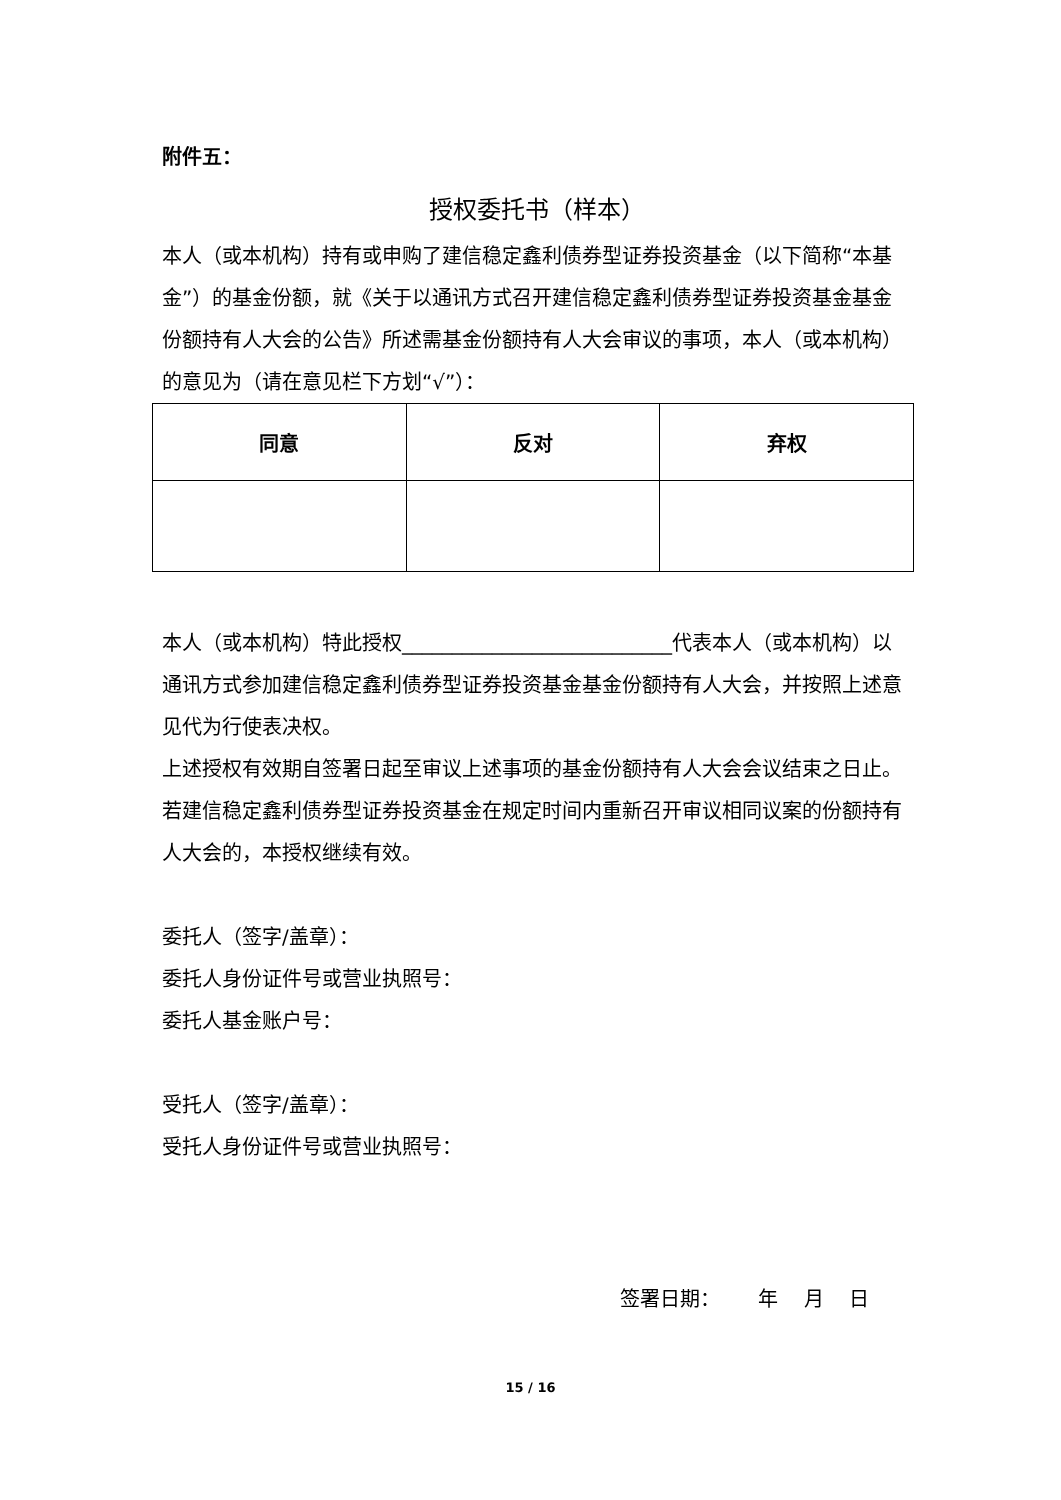附件五：
授权委托书（样本）
本人（或本机构）持有或申购了建信稳定鑫利债券型证券投资基金（以下简称“本基金”）的基金份额，就《关于以通讯方式召开建信稳定鑫利债券型证券投资基金基金份额持有人大会的公告》所述需基金份额持有人大会审议的事项，本人（或本机构）的意见为（请在意见栏下方划“√”）：
| 同意 | 反对 | 弃权 |
| --- | --- | --- |
本人（或本机构）特此授权___________________________代表本人（或本机构）以通讯方式参加建信稳定鑫利债券型证券投资基金基金份额持有人大会，并按照上述意见代为行使表决权。
上述授权有效期自签署日起至审议上述事项的基金份额持有人大会会议结束之日止。
若建信稳定鑫利债券型证券投资基金在规定时间内重新召开审议相同议案的份额持有人大会的，本授权继续有效。
委托人（签字/盖章）：
委托人身份证件号或营业执照号：
委托人基金账户号：
受托人（签字/盖章）：
受托人身份证件号或营业执照号：
签署日期： 年 月 日
15 / 16